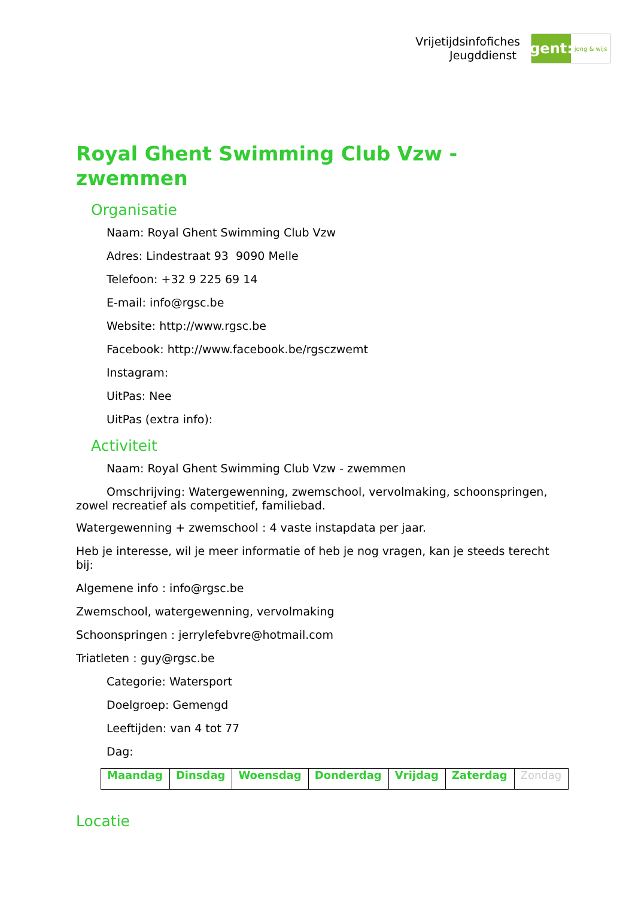Vrijetijdsinfofiches
Jeugddienst
gent:
jong & wijs
Royal Ghent Swimming Club Vzw - zwemmen
Organisatie
Naam: Royal Ghent Swimming Club Vzw
Adres: Lindestraat 93 9090 Melle
Telefoon: +32 9 225 69 14
E-mail: info@rgsc.be
Website: http://www.rgsc.be
Facebook: http://www.facebook.be/rgsczwemt
Instagram:
UitPas: Nee
UitPas (extra info):
Activiteit
Naam: Royal Ghent Swimming Club Vzw - zwemmen
Omschrijving: Watergewenning, zwemschool, vervolmaking, schoonspringen, zowel recreatief als competitief, familiebad.
Watergewenning + zwemschool : 4 vaste instapdata per jaar.
Heb je interesse, wil je meer informatie of heb je nog vragen, kan je steeds terecht bij:
Algemene info : info@rgsc.be
Zwemschool, watergewenning, vervolmaking
Schoonspringen : jerrylefebvre@hotmail.com
Triatleten : guy@rgsc.be
Categorie: Watersport
Doelgroep: Gemengd
Leeftijden: van 4 tot 77
Dag:
| Maandag | Dinsdag | Woensdag | Donderdag | Vrijdag | Zaterdag | Zondag |
Locatie